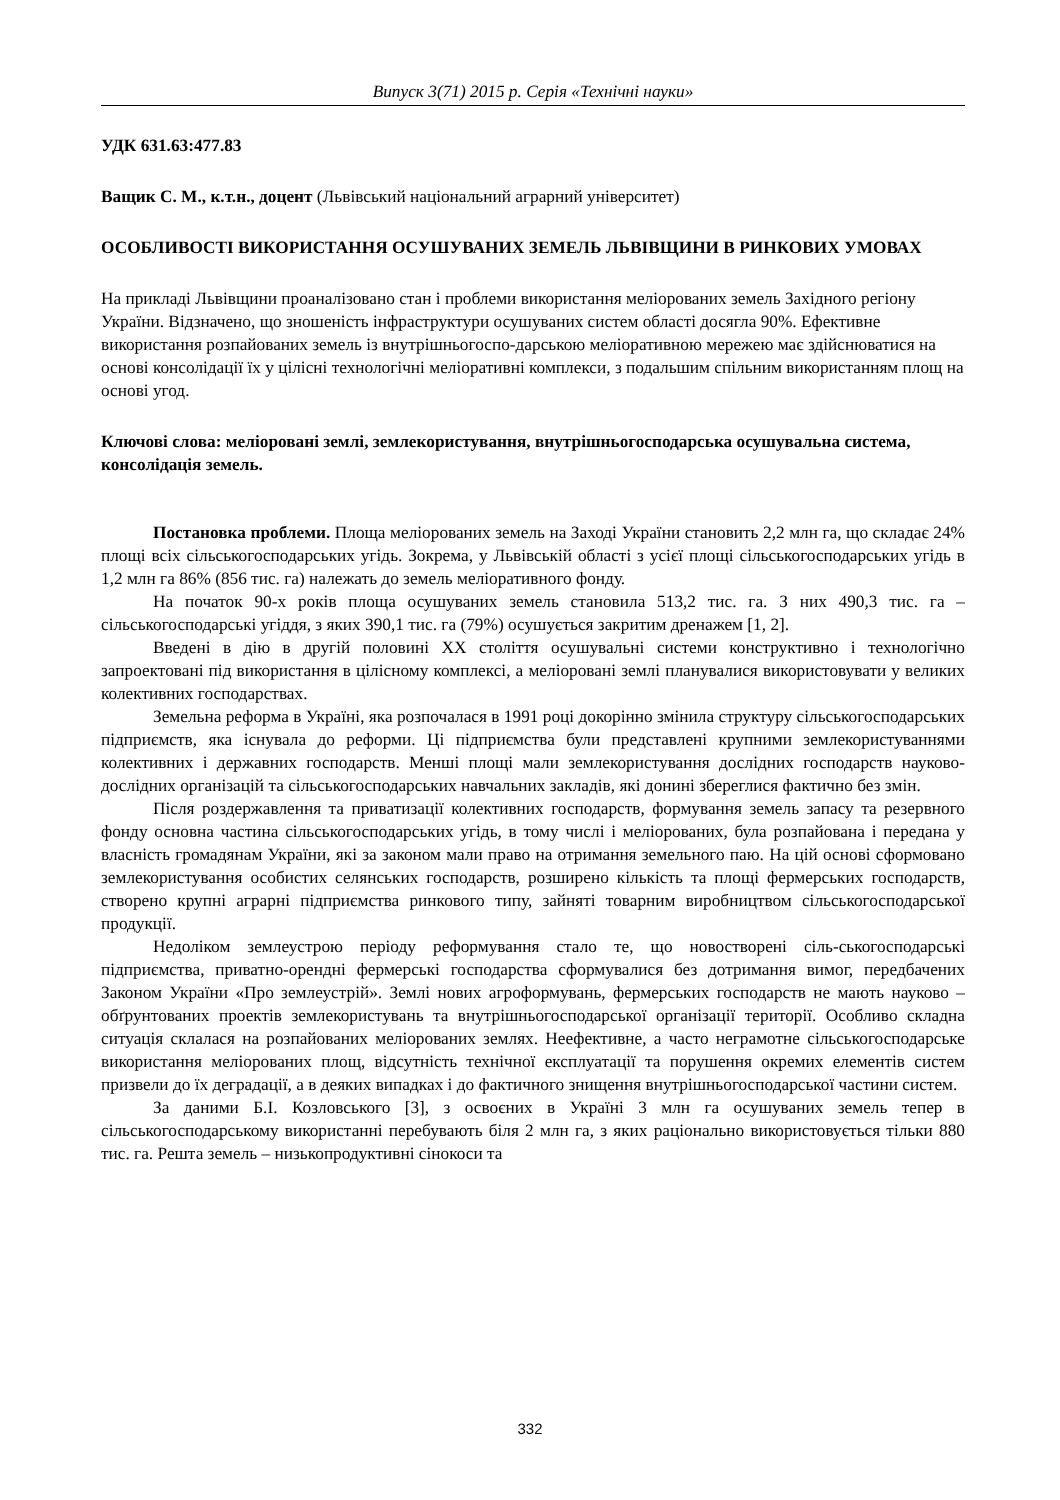Випуск 3(71) 2015 р. Серія «Технічні науки»
УДК 631.63:477.83
Ващик С. М., к.т.н., доцент (Львівський національний аграрний університет)
ОСОБЛИВОСТІ ВИКОРИСТАННЯ ОСУШУВАНИХ ЗЕМЕЛЬ ЛЬВІВЩИНИ В РИНКОВИХ УМОВАХ
На прикладі Львівщини проаналізовано стан і проблеми використання меліорованих земель Західного регіону України. Відзначено, що зношеність інфраструктури осушуваних систем області досягла 90%. Ефективне використання розпайованих земель із внутрішньогоспо-дарською меліоративною мережею має здійснюватися на основі консолідації їх у цілісні технологічні меліоративні комплекси, з подальшим спільним використанням площ на основі угод.
Ключові слова: меліоровані землі, землекористування, внутрішньогосподарська осушувальна система, консолідація земель.
Постановка проблеми. Площа меліорованих земель на Заході України становить 2,2 млн га, що складає 24% площі всіх сільськогосподарських угідь. Зокрема, у Львівській області з усієї площі сільськогосподарських угідь в 1,2 млн га 86% (856 тис. га) належать до земель меліоративного фонду.
На початок 90-х років площа осушуваних земель становила 513,2 тис. га. З них 490,3 тис. га – сільськогосподарські угіддя, з яких 390,1 тис. га (79%) осушується закритим дренажем [1, 2].
Введені в дію в другій половині XX століття осушувальні системи конструктивно і технологічно запроектовані під використання в цілісному комплексі, а меліоровані землі планувалися використовувати у великих колективних господарствах.
Земельна реформа в Україні, яка розпочалася в 1991 році докорінно змінила структуру сільськогосподарських підприємств, яка існувала до реформи. Ці підприємства були представлені крупними землекористуваннями колективних і державних господарств. Менші площі мали землекористування дослідних господарств науково-дослідних організацій та сільськогосподарських навчальних закладів, які донині збереглися фактично без змін.
Після роздержавлення та приватизації колективних господарств, формування земель запасу та резервного фонду основна частина сільськогосподарських угідь, в тому числі і меліорованих, була розпайована і передана у власність громадянам України, які за законом мали право на отримання земельного паю. На цій основі сформовано землекористування особистих селянських господарств, розширено кількість та площі фермерських господарств, створено крупні аграрні підприємства ринкового типу, зайняті товарним виробництвом сільськогосподарської продукції.
Недоліком землеустрою періоду реформування стало те, що новостворені сіль-ськогосподарські підприємства, приватно-орендні фермерські господарства сформувалися без дотримання вимог, передбачених Законом України «Про землеустрій». Землі нових агроформувань, фермерських господарств не мають науково – обґрунтованих проектів землекористувань та внутрішньогосподарської організації території. Особливо складна ситуація склалася на розпайованих меліорованих землях. Неефективне, а часто неграмотне сільськогосподарське використання меліорованих площ, відсутність технічної експлуатації та порушення окремих елементів систем призвели до їх деградації, а в деяких випадках і до фактичного знищення внутрішньогосподарської частини систем.
За даними Б.І. Козловського [3], з освоєних в Україні 3 млн га осушуваних земель тепер в сільськогосподарському використанні перебувають біля 2 млн га, з яких раціонально використовується тільки 880 тис. га. Решта земель – низькопродуктивні сінокоси та
332